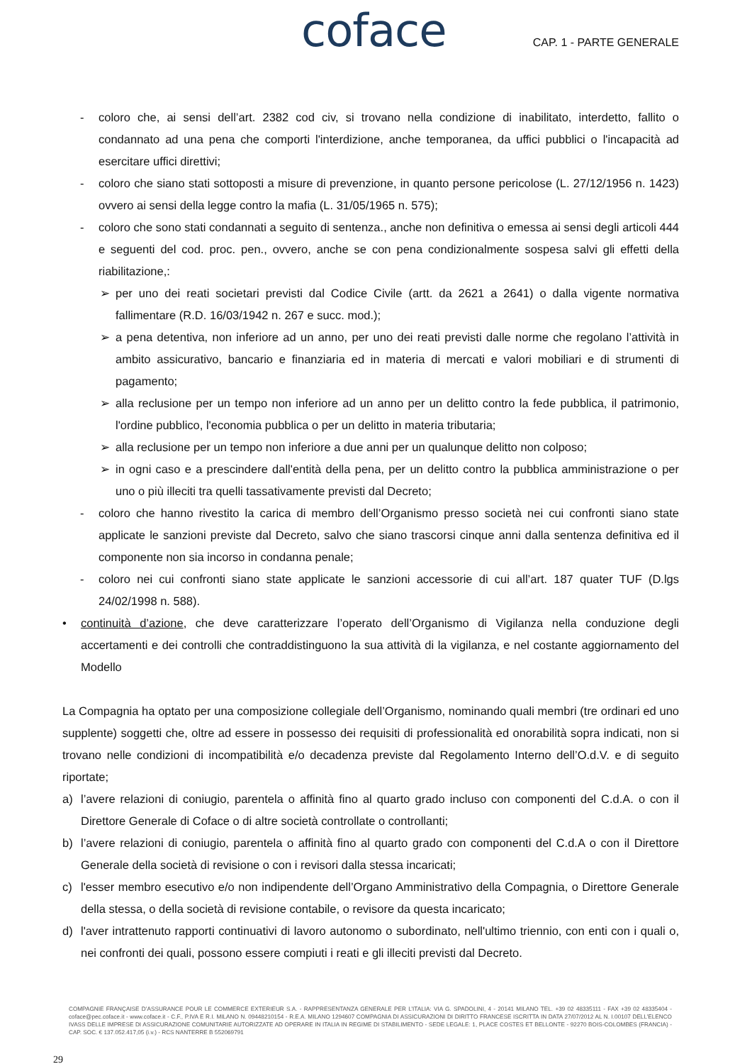coface CAP. 1 - PARTE GENERALE
- coloro che, ai sensi dell’art. 2382 cod civ, si trovano nella condizione di inabilitato, interdetto, fallito o condannato ad una pena che comporti l'interdizione, anche temporanea, da uffici pubblici o l'incapacità ad esercitare uffici direttivi;
- coloro che siano stati sottoposti a misure di prevenzione, in quanto persone pericolose (L. 27/12/1956 n. 1423) ovvero ai sensi della legge contro la mafia (L. 31/05/1965 n. 575);
- coloro che sono stati condannati a seguito di sentenza., anche non definitiva o emessa ai sensi degli articoli 444 e seguenti del cod. proc. pen., ovvero, anche se con pena condizionalmente sospesa salvi gli effetti della riabilitazione,:
➢ per uno dei reati societari previsti dal Codice Civile (artt. da 2621 a 2641) o dalla vigente normativa fallimentare (R.D. 16/03/1942 n. 267 e succ. mod.);
➢ a pena detentiva, non inferiore ad un anno, per uno dei reati previsti dalle norme che regolano l’attività in ambito assicurativo, bancario e finanziaria ed in materia di mercati e valori mobiliari e di strumenti di pagamento;
➢ alla reclusione per un tempo non inferiore ad un anno per un delitto contro la fede pubblica, il patrimonio, l'ordine pubblico, l'economia pubblica o per un delitto in materia tributaria;
➢ alla reclusione per un tempo non inferiore a due anni per un qualunque delitto non colposo;
➢ in ogni caso e a prescindere dall'entità della pena, per un delitto contro la pubblica amministrazione o per uno o più illeciti tra quelli tassativamente previsti dal Decreto;
- coloro che hanno rivestito la carica di membro dell’Organismo presso società nei cui confronti siano state applicate le sanzioni previste dal Decreto, salvo che siano trascorsi cinque anni dalla sentenza definitiva ed il componente non sia incorso in condanna penale;
- coloro nei cui confronti siano state applicate le sanzioni accessorie di cui all’art. 187 quater TUF (D.lgs 24/02/1998 n. 588).
• continuità d’azione, che deve caratterizzare l’operato dell’Organismo di Vigilanza nella conduzione degli accertamenti e dei controlli che contraddistinguono la sua attività di la vigilanza, e nel costante aggiornamento del Modello
La Compagnia ha optato per una composizione collegiale dell’Organismo, nominando quali membri (tre ordinari ed uno supplente) soggetti che, oltre ad essere in possesso dei requisiti di professionalità ed onorabilità sopra indicati, non si trovano nelle condizioni di incompatibilità e/o decadenza previste dal Regolamento Interno dell’O.d.V. e di seguito riportate;
a) l’avere relazioni di coniugio, parentela o affinità fino al quarto grado incluso con componenti del C.d.A. o con il Direttore Generale di Coface o di altre società controllate o controllanti;
b) l’avere relazioni di coniugio, parentela o affinità fino al quarto grado con componenti del C.d.A o con il Direttore Generale della società di revisione o con i revisori dalla stessa incaricati;
c) l'esser membro esecutivo e/o non indipendente dell’Organo Amministrativo della Compagnia, o Direttore Generale della stessa, o della società di revisione contabile, o revisore da questa incaricato;
d) l'aver intrattenuto rapporti continuativi di lavoro autonomo o subordinato, nell'ultimo triennio, con enti con i quali o, nei confronti dei quali, possono essere compiuti i reati e gli illeciti previsti dal Decreto.
COMPAGNIE FRANÇAISE D’ASSURANCE POUR LE COMMERCE EXTERIEUR S.A. - RAPPRESENTANZA GENERALE PER L’ITALIA: VIA G. SPADOLINI, 4 - 20141 MILANO TEL. +39 02 48335111 - FAX +39 02 48335404 - coface@pec.coface.it - www.coface.it - C.F., P.IVA E R.I. MILANO N. 09448210154 - R.E.A. MILANO 1294607 COMPAGNIA DI ASSICURAZIONI DI DIRITTO FRANCESE ISCRITTA IN DATA 27/07/2012 AL N. I.00107 DELL’ELENCO IVASS DELLE IMPRESE DI ASSICURAZIONE COMUNITARIE AUTORIZZATE AD OPERARE IN ITALIA IN REGIME DI STABILIMENTO - SEDE LEGALE: 1, PLACE COSTES ET BELLONTE - 92270 BOIS-COLOMBES (FRANCIA) - CAP. SOC. € 137.052.417,05 (i.v.) - RCS NANTERRE B 552069791
29